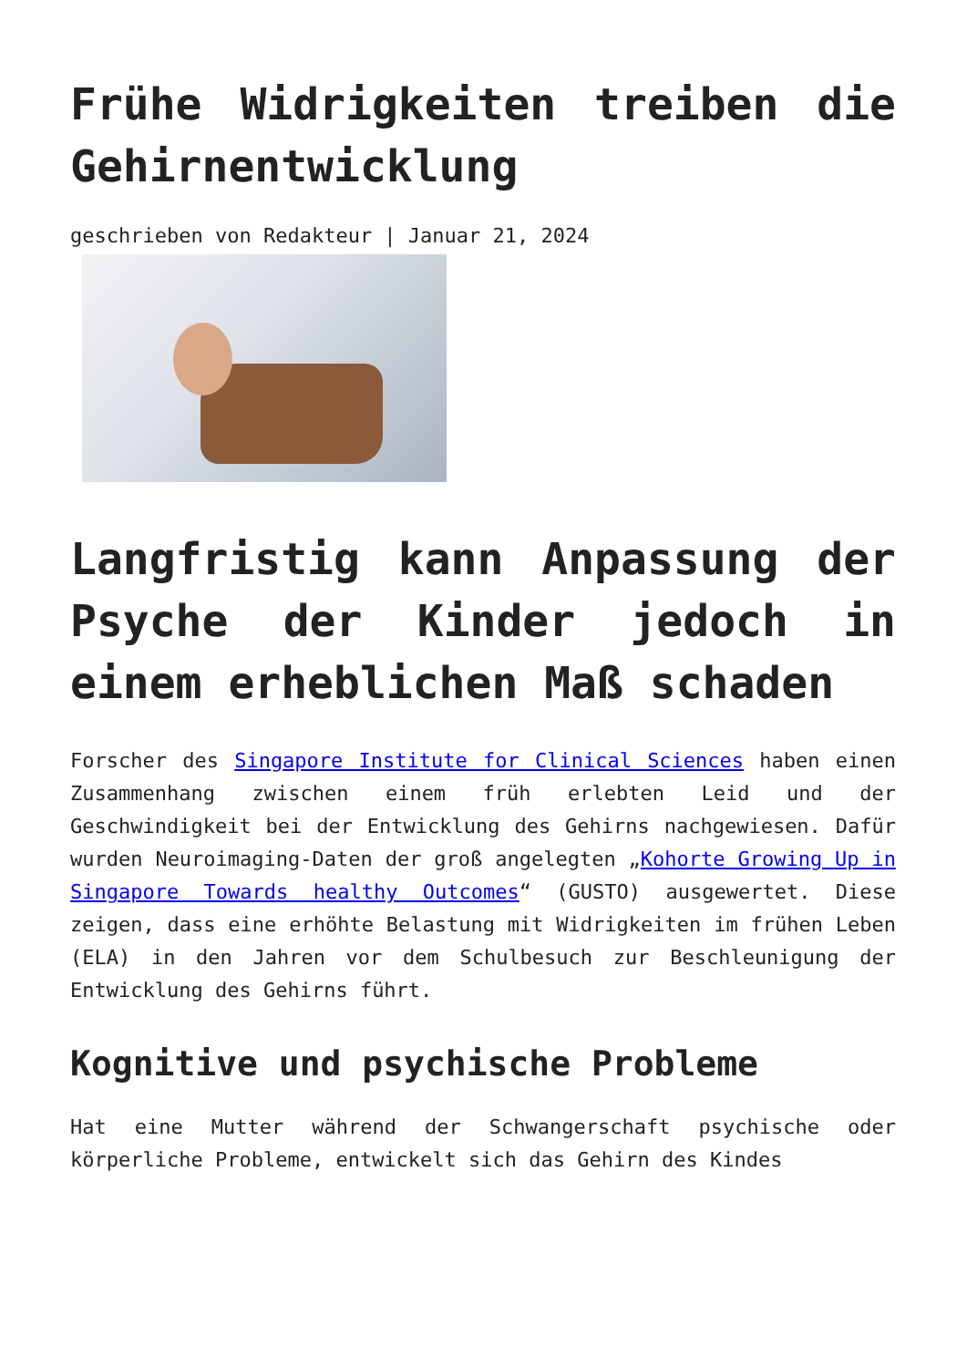Frühe Widrigkeiten treiben die Gehirnentwicklung
geschrieben von Redakteur | Januar 21, 2024
Langfristig kann Anpassung der Psyche der Kinder jedoch in einem erheblichen Maß schaden
Forscher des Singapore Institute for Clinical Sciences haben einen Zusammenhang zwischen einem früh erlebten Leid und der Geschwindigkeit bei der Entwicklung des Gehirns nachgewiesen. Dafür wurden Neuroimaging-Daten der groß angelegten „Kohorte Growing Up in Singapore Towards healthy Outcomes“ (GUSTO) ausgewertet. Diese zeigen, dass eine erhöhte Belastung mit Widrigkeiten im frühen Leben (ELA) in den Jahren vor dem Schulbesuch zur Beschleunigung der Entwicklung des Gehirns führt.
Kognitive und psychische Probleme
Hat eine Mutter während der Schwangerschaft psychische oder körperliche Probleme, entwickelt sich das Gehirn des Kindes